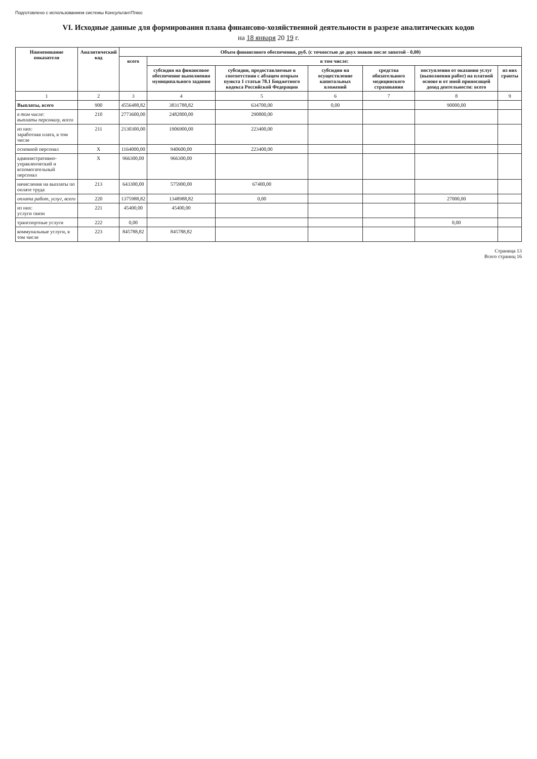Подготовлено с использованием системы КонсультантПлюс
VI. Исходные данные для формирования плана финансово-хозяйственной деятельности в разрезе аналитических кодов
на 18 января 20 19 г.
| Наименование показателя | Аналитический код | Объем финансового обеспечения, руб. (с точностью до двух знаков после запятой - 0,00) | | | | | | |
| --- | --- | --- | --- | --- | --- | --- | --- | --- |
| | | всего | в том числе: | | | | | |
| | | | субсидия на финансовое обеспечение выполнения муниципального задания | субсидии, предоставляемые в соответствии с абзацем вторым пункта 1 статьи 78.1 Бюджетного кодекса Российской Федерации | субсидии на осуществление капитальных вложений | средства обязательного медицинского страхования | поступления от оказания услуг (выполнения работ) на платной основе и от иной приносящей доход деятельности: всего | из них гранты |
| 1 | 2 | 3 | 4 | 5 | 6 | 7 | 8 | 9 |
| Выплаты, всего | 900 | 4556488,82 | 3831788,82 | 634700,00 | 0,00 | | 90000,00 | |
| в том числе: выплаты персоналу, всего | 210 | 2773600,00 | 2482800,00 | 290800,00 | | | | |
| из них: заработная плата, в том числе | 211 | 2130300,00 | 1906900,00 | 223400,00 | | | | |
| основной персонал | X | 1164000,00 | 940600,00 | 223400,00 | | | | |
| административно-управленческий и вспомогательный персонал | X | 966300,00 | 966300,00 | | | | | |
| начисления на выплаты по оплате труда | 213 | 643300,00 | 575900,00 | 67400,00 | | | | |
| оплата работ, услуг, всего | 220 | 1375988,82 | 1348988,82 | 0,00 | | | 27000,00 | |
| из них: услуги связи | 221 | 45400,00 | 45400,00 | | | | | |
| транспортные услуги | 222 | 0,00 | | | | | 0,00 | |
| коммунальные услуги, в том числе | 223 | 845788,82 | 845788,82 | | | | | |
Страница 13
Всего страниц 16